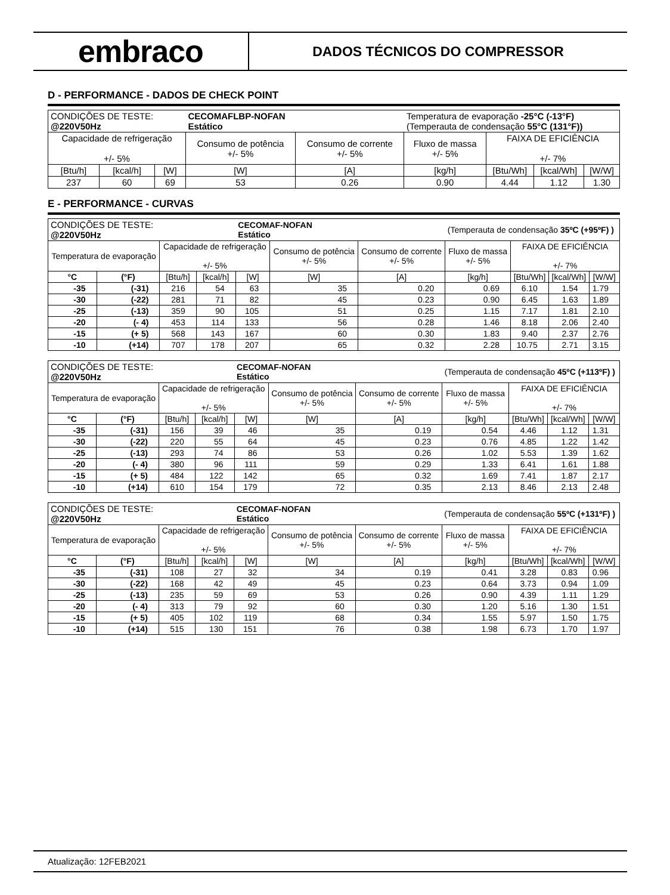embraco
DADOS TÉCNICOS DO COMPRESSOR
D - PERFORMANCE - DADOS DE CHECK POINT
| CONDIÇÕES DE TESTE: @220V50Hz | | | CECOMAFLBP-NOFAN Estático | | Temperatura de evaporação -25°C (-13°F) (Temperauta de condensação 55°C (131°F)) | | | |
| Capacidade de refrigeração +/- 5% | | | Consumo de potência +/- 5% | Consumo de corrente +/- 5% | Fluxo de massa +/- 5% | FAIXA DE EFICIÊNCIA +/- 7% | | |
| [Btu/h] | [kcal/h] | [W] | [W] | [A] | [kg/h] | [Btu/Wh] | [kcal/Wh] | [W/W] |
| 237 | 60 | 69 | 53 | 0.26 | 0.90 | 4.44 | 1.12 | 1.30 |
E - PERFORMANCE - CURVAS
| CONDIÇÕES DE TESTE: @220V50Hz | | | | CECOMAF-NOFAN Estático | | | (Temperauta de condensação 35ºC (+95ºF) ) | | | |
| Temperatura de evaporação | | Capacidade de refrigeração +/- 5% | | | Consumo de potência +/- 5% | Consumo de corrente +/- 5% | Fluxo de massa +/- 5% | FAIXA DE EFICIÊNCIA +/- 7% | | |
| °C | (°F) | [Btu/h] | [kcal/h] | [W] | [W] | [A] | [kg/h] | [Btu/Wh] | [kcal/Wh] | [W/W] |
| -35 | (-31) | 216 | 54 | 63 | 35 | 0.20 | 0.69 | 6.10 | 1.54 | 1.79 |
| -30 | (-22) | 281 | 71 | 82 | 45 | 0.23 | 0.90 | 6.45 | 1.63 | 1.89 |
| -25 | (-13) | 359 | 90 | 105 | 51 | 0.25 | 1.15 | 7.17 | 1.81 | 2.10 |
| -20 | (- 4) | 453 | 114 | 133 | 56 | 0.28 | 1.46 | 8.18 | 2.06 | 2.40 |
| -15 | (+ 5) | 568 | 143 | 167 | 60 | 0.30 | 1.83 | 9.40 | 2.37 | 2.76 |
| -10 | (+14) | 707 | 178 | 207 | 65 | 0.32 | 2.28 | 10.75 | 2.71 | 3.15 |
| CONDIÇÕES DE TESTE: @220V50Hz | | | | CECOMAF-NOFAN Estático | | | (Temperauta de condensação 45ºC (+113ºF) ) | | | |
| Temperatura de evaporação | | Capacidade de refrigeração +/- 5% | | | Consumo de potência +/- 5% | Consumo de corrente +/- 5% | Fluxo de massa +/- 5% | FAIXA DE EFICIÊNCIA +/- 7% | | |
| °C | (°F) | [Btu/h] | [kcal/h] | [W] | [W] | [A] | [kg/h] | [Btu/Wh] | [kcal/Wh] | [W/W] |
| -35 | (-31) | 156 | 39 | 46 | 35 | 0.19 | 0.54 | 4.46 | 1.12 | 1.31 |
| -30 | (-22) | 220 | 55 | 64 | 45 | 0.23 | 0.76 | 4.85 | 1.22 | 1.42 |
| -25 | (-13) | 293 | 74 | 86 | 53 | 0.26 | 1.02 | 5.53 | 1.39 | 1.62 |
| -20 | (- 4) | 380 | 96 | 111 | 59 | 0.29 | 1.33 | 6.41 | 1.61 | 1.88 |
| -15 | (+ 5) | 484 | 122 | 142 | 65 | 0.32 | 1.69 | 7.41 | 1.87 | 2.17 |
| -10 | (+14) | 610 | 154 | 179 | 72 | 0.35 | 2.13 | 8.46 | 2.13 | 2.48 |
| CONDIÇÕES DE TESTE: @220V50Hz | | | | CECOMAF-NOFAN Estático | | | (Temperauta de condensação 55ºC (+131ºF) ) | | | |
| Temperatura de evaporação | | Capacidade de refrigeração +/- 5% | | | Consumo de potência +/- 5% | Consumo de corrente +/- 5% | Fluxo de massa +/- 5% | FAIXA DE EFICIÊNCIA +/- 7% | | |
| °C | (°F) | [Btu/h] | [kcal/h] | [W] | [W] | [A] | [kg/h] | [Btu/Wh] | [kcal/Wh] | [W/W] |
| -35 | (-31) | 108 | 27 | 32 | 34 | 0.19 | 0.41 | 3.28 | 0.83 | 0.96 |
| -30 | (-22) | 168 | 42 | 49 | 45 | 0.23 | 0.64 | 3.73 | 0.94 | 1.09 |
| -25 | (-13) | 235 | 59 | 69 | 53 | 0.26 | 0.90 | 4.39 | 1.11 | 1.29 |
| -20 | (- 4) | 313 | 79 | 92 | 60 | 0.30 | 1.20 | 5.16 | 1.30 | 1.51 |
| -15 | (+ 5) | 405 | 102 | 119 | 68 | 0.34 | 1.55 | 5.97 | 1.50 | 1.75 |
| -10 | (+14) | 515 | 130 | 151 | 76 | 0.38 | 1.98 | 6.73 | 1.70 | 1.97 |
Atualização: 12FEB2021